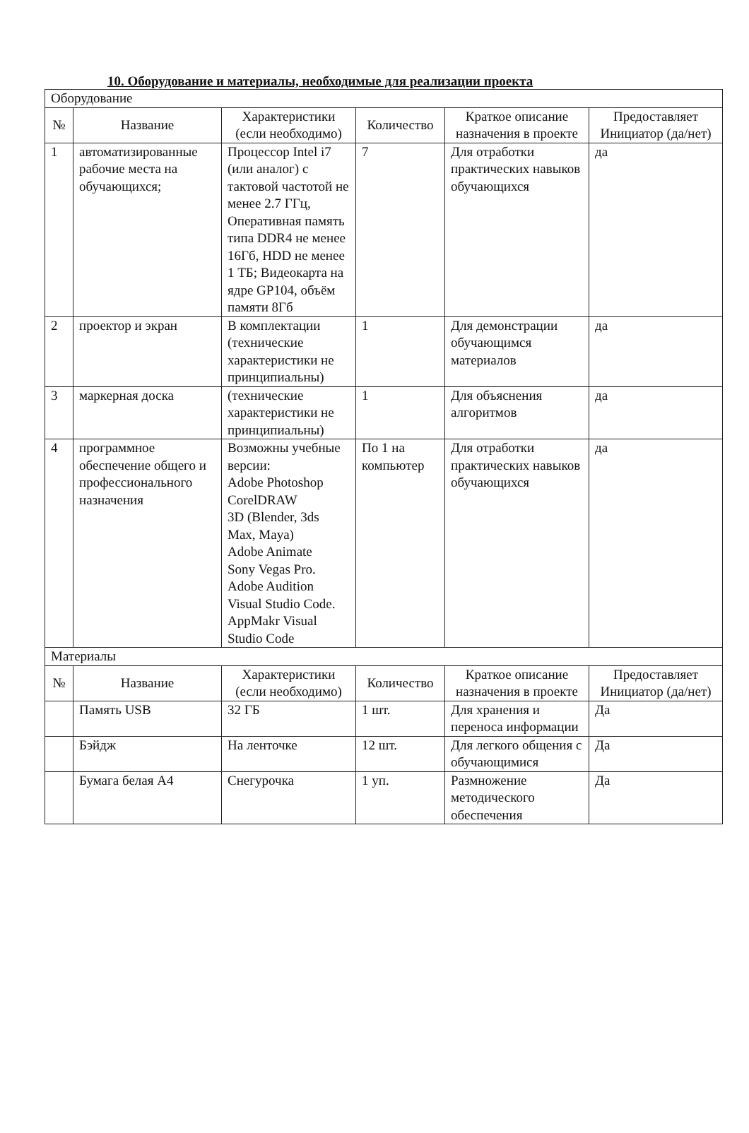10. Оборудование и материалы, необходимые для реализации проекта
| Оборудование | | | | | |
| № | Название | Характеристики (если необходимо) | Количество | Краткое описание назначения в проекте | Предоставляет Инициатор (да/нет) |
| 1 | автоматизированные рабочие места на обучающихся; | Процессор Intel i7 (или аналог) с тактовой частотой не менее 2.7 ГГц, Оперативная память типа DDR4 не менее 16Гб, HDD не менее 1 ТБ; Видеокарта на ядре GP104, объём памяти 8Гб | 7 | Для отработки практических навыков обучающихся | да |
| 2 | проектор и экран | В комплектации (технические характеристики не принципиальны) | 1 | Для демонстрации обучающимся материалов | да |
| 3 | маркерная доска | (технические характеристики не принципиальны) | 1 | Для объяснения алгоритмов | да |
| 4 | программное обеспечение общего и профессионального назначения | Возможны учебные версии: Adobe Photoshop CorelDRAW 3D (Blender, 3ds Max, Maya) Adobe Animate Sony Vegas Pro. Adobe Audition Visual Studio Code. AppMakr Visual Studio Code | По 1 на компьютер | Для отработки практических навыков обучающихся | да |
| Материалы | | | | | |
| № | Название | Характеристики (если необходимо) | Количество | Краткое описание назначения в проекте | Предоставляет Инициатор (да/нет) |
| | Память USB | 32 ГБ | 1 шт. | Для хранения и переноса информации | Да |
| | Бэйдж | На ленточке | 12 шт. | Для легкого общения с обучающимися | Да |
| | Бумага белая А4 | Снегурочка | 1 уп. | Размножение методического обеспечения | Да |